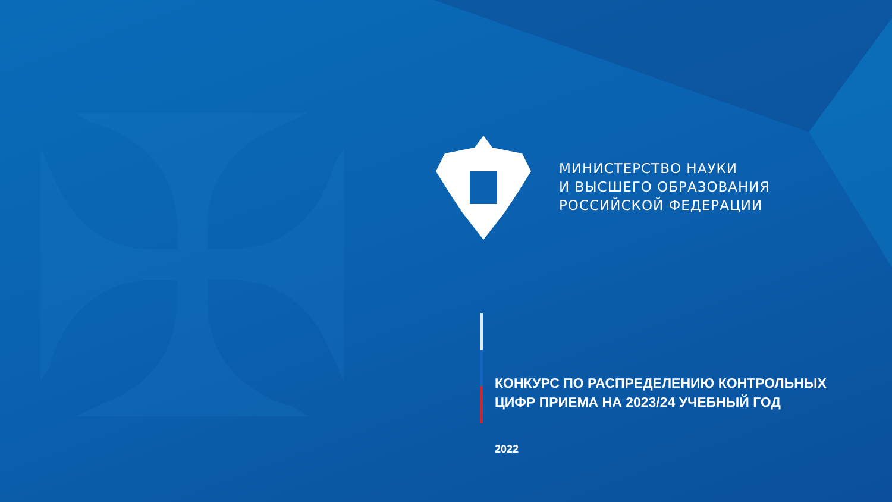✠
МИНИСТЕРСТВО НАУКИ
И ВЫСШЕГО ОБРАЗОВАНИЯ
РОССИЙСКОЙ ФЕДЕРАЦИИ
КОНКУРС ПО РАСПРЕДЕЛЕНИЮ КОНТРОЛЬНЫХ
ЦИФР ПРИЕМА НА 2023/24 УЧЕБНЫЙ ГОД
2022